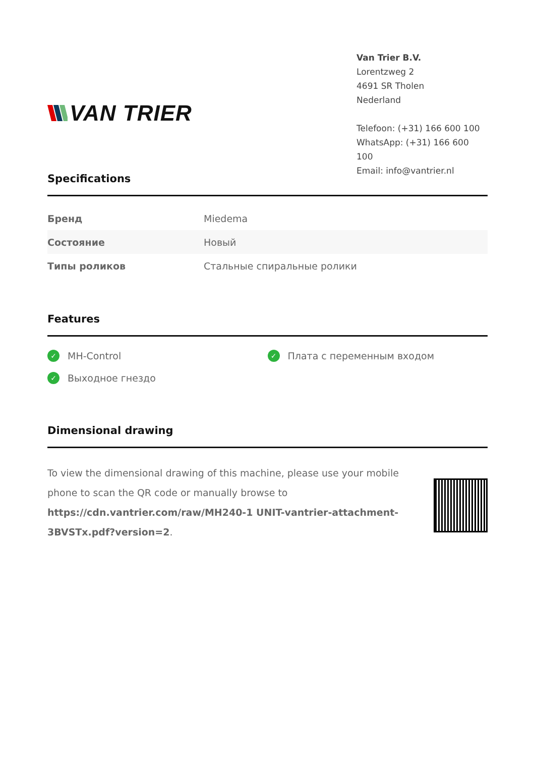VAN TRIER
Van Trier B.V.
Lorentzweg 2
4691 SR Tholen
Nederland
Telefoon: (+31) 166 600 100
WhatsApp: (+31) 166 600 100
Email: info@vantrier.nl
Specifications
| Бренд | Miedema |
| Состояние | Новый |
| Типы роликов | Стальные спиральные ролики |
Features
✓ MH-Control
✓ Плата с переменным входом
✓ Выходное гнездо
Dimensional drawing
To view the dimensional drawing of this machine, please use your mobile phone to scan the QR code or manually browse to https://cdn.vantrier.com/raw/MH240-1 UNIT-vantrier-attachment-3BVSTx.pdf?version=2.